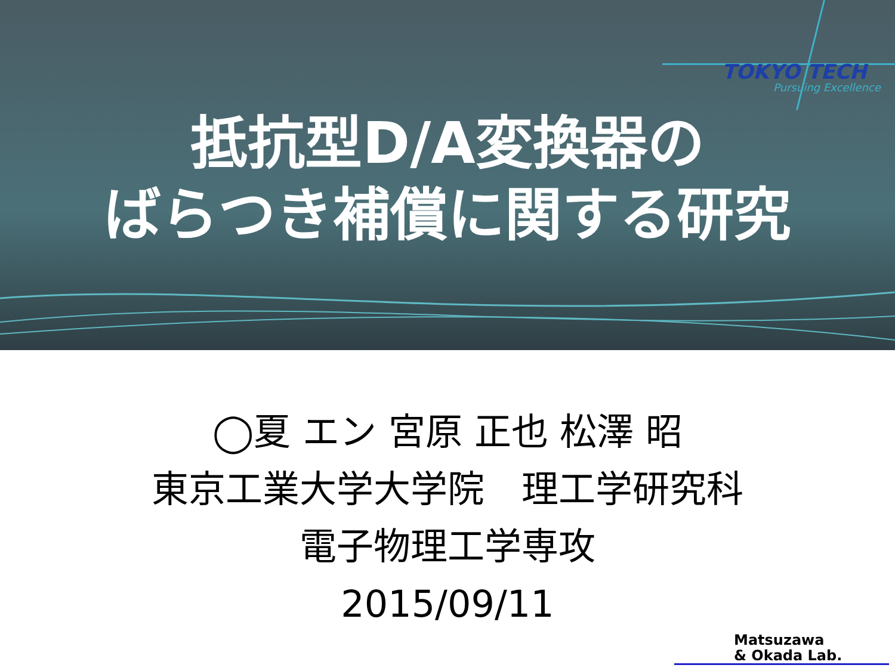TOKYO TECH
Pursuing Excellence
抵抗型D/A変換器の
ばらつき補償に関する研究
◯夏 エン 宮原 正也 松澤 昭
東京工業大学大学院　理工学研究科
電子物理工学専攻
2015/09/11
Matsuzawa
& Okada Lab.